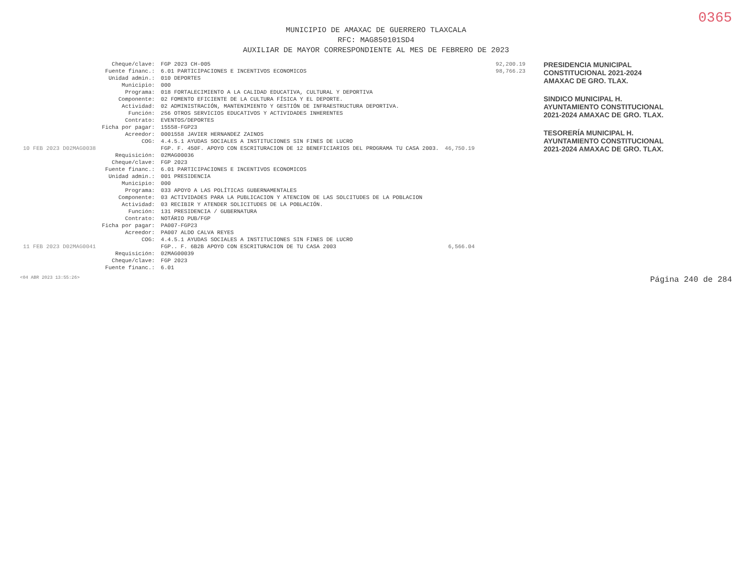0365
MUNICIPIO DE AMAXAC DE GUERRERO TLAXCALA
RFC: MAG850101SD4
AUXILIAR DE MAYOR CORRESPONDIENTE AL MES DE FEBRERO DE 2023
| | Cheque/clave: | FGP 2023 CH-005 | |
| | Fuente financ.: | 6.01 PARTICIPACIONES E INCENTIVOS ECONOMICOS | |
| | Unidad admin.: | 010 DEPORTES | |
| | Municipio: | 000 | |
| | Programa: | 018 FORTALECIMIENTO A LA CALIDAD EDUCATIVA, CULTURAL Y DEPORTIVA | |
| | Componente: | 02 FOMENTO EFICIENTE DE LA CULTURA FÍSICA Y EL DEPORTE. | |
| | Actividad: | 02 ADMINISTRACIÓN, MANTENIMIENTO Y GESTIÓN DE INFRAESTRUCTURA DEPORTIVA. | |
| | Función: | 256 OTROS SERVICIOS EDUCATIVOS Y ACTIVIDADES INHERENTES | |
| | Contrato: | EVENTOS/DEPORTES | |
| | Ficha por pagar: | 15558-FGP23 | |
| | Acreedor: | 0001558 JAVIER HERNANDEZ ZAINOS | |
| | COG: | 4.4.5.1 AYUDAS SOCIALES A INSTITUCIONES SIN FINES DE LUCRO | |
| 10 FEB 2023 D02MAG0038 | | FGP. F. 450F. APOYO CON ESCRITURACION DE 12 BENEFICIARIOS DEL PROGRAMA TU CASA 2003. | 46,750.19 |
| | Requisición: | 02MAG00036 | |
| | Cheque/clave: | FGP 2023 | |
| | Fuente financ.: | 6.01 PARTICIPACIONES E INCENTIVOS ECONOMICOS | |
| | Unidad admin.: | 001 PRESIDENCIA | |
| | Municipio: | 000 | |
| | Programa: | 033 APOYO A LAS POLÍTICAS GUBERNAMENTALES | |
| | Componente: | 03 ACTIVIDADES PARA LA PUBLICACION Y ATENCION DE LAS SOLCITUDES DE LA POBLACION | |
| | Actividad: | 03 RECIBIR Y ATENDER SOLICITUDES DE LA POBLACIÓN. | |
| | Función: | 131 PRESIDENCIA / GUBERNATURA | |
| | Contrato: | NOTÁRIO PUB/FGP | |
| | Ficha por pagar: | PA007-FGP23 | |
| | Acreedor: | PA007 ALDO CALVA REYES | |
| | COG: | 4.4.5.1 AYUDAS SOCIALES A INSTITUCIONES SIN FINES DE LUCRO | |
| 11 FEB 2023 D02MAG0041 | | FGP.. F. 6B2B APOYO CON ESCRITURACION DE TU CASA 2003 | 6,566.04 |
| | Requisición: | 02MAG00039 | |
| | Cheque/clave: | FGP 2023 | |
| | Fuente financ.: | 6.01 | |
| 92,200.19 |
| 98,766.23 |
PRESIDENCIA MUNICIPAL CONSTITUCIONAL 2021-2024 AMAXAC DE GRO. TLAX.
SINDICO MUNICIPAL H. AYUNTAMIENTO CONSTITUCIONAL 2021-2024 AMAXAC DE GRO. TLAX.
TESORERÍA MUNICIPAL H. AYUNTAMIENTO CONSTITUCIONAL 2021-2024 AMAXAC DE GRO. TLAX.
<04 ABR 2023 13:55:26> Página 240 de 284